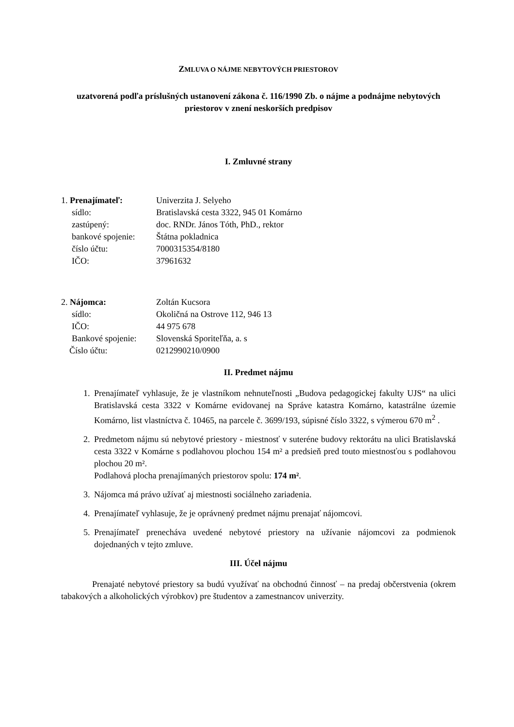ZMLUVA O NÁJME NEBYTOVÝCH PRIESTOROV
uzatvorená podľa príslušných ustanovení zákona č. 116/1990 Zb. o nájme a podnájme nebytových priestorov v znení neskorších predpisov
I. Zmluvné strany
1. Prenajímateľ:
Univerzita J. Selyeho
sídlo:
Bratislavská cesta 3322, 945 01 Komárno
zastúpený:
doc. RNDr. János Tóth, PhD., rektor
bankové spojenie:
Štátna pokladnica
číslo účtu:
7000315354/8180
IČO:
37961632
2. Nájomca:
Zoltán Kucsora
sídlo:
Okoličná na Ostrove 112, 946 13
IČO:
44 975 678
Bankové spojenie:
Slovenská Sporiteľňa, a. s
Číslo účtu:
0212990210/0900
II. Predmet nájmu
1. Prenajímateľ vyhlasuje, že je vlastníkom nehnuteľnosti „Budova pedagogickej fakulty UJS“ na ulici Bratislavská cesta 3322 v Komárne evidovanej na Správe katastra Komárno, katastrálne územie Komárno, list vlastníctva č. 10465, na parcele č. 3699/193, súpisné číslo 3322, s výmerou 670 m<sup>2</sup> .
2. Predmetom nájmu sú nebytové priestory - miestnosť v suteréne budovy rektorátu na ulici Bratislavská cesta 3322 v Komárne s podlahovou plochou 154 m² a predsieň pred touto miestnosťou s podlahovou plochou 20 m².
Podlahová plocha prenajímaných priestorov spolu: 174 m².
3. Nájomca má právo užívať aj miestnosti sociálneho zariadenia.
4. Prenajímateľ vyhlasuje, že je oprávnený predmet nájmu prenajať nájomcovi.
5. Prenajímateľ prenecháva uvedené nebytové priestory na užívanie nájomcovi za podmienok dojednaných v tejto zmluve.
III. Účel nájmu
Prenajaté nebytové priestory sa budú využívať na obchodnú činnosť – na predaj občerstvenia (okrem tabakových a alkoholických výrobkov) pre študentov a zamestnancov univerzity.